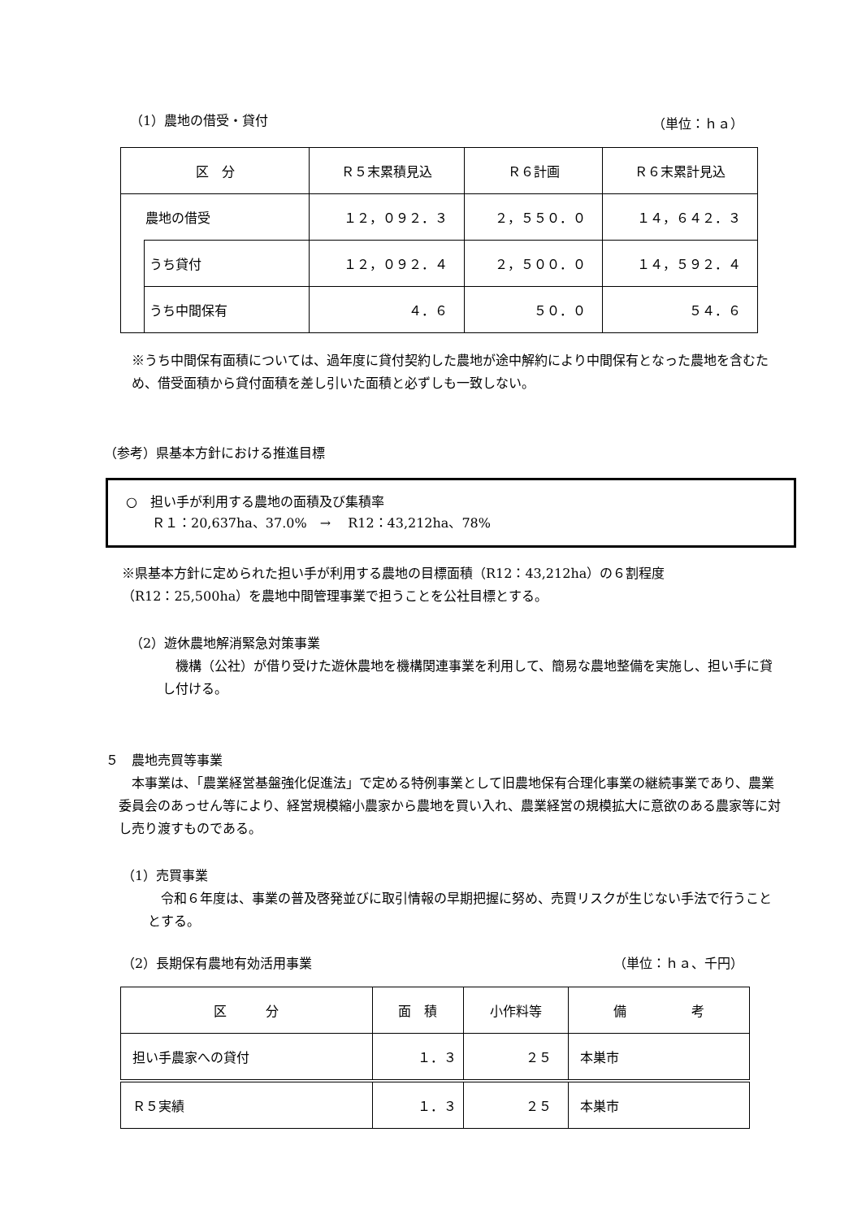（1）農地の借受・貸付 （単位：ｈａ）
| 区 分 | | Ｒ５末累積見込 | Ｒ６計画 | Ｒ６末累計見込 |
| --- | --- | --- | --- | --- |
| 農地の借受 | | １２，０９２．３ | ２，５５０．０ | １４，６４２．３ |
| | うち貸付 | １２，０９２．４ | ２，５００．０ | １４，５９２．４ |
| | うち中間保有 | ４．６ | ５０．０ | ５４．６ |
※うち中間保有面積については、過年度に貸付契約した農地が途中解約により中間保有となった農地を含むため、借受面積から貸付面積を差し引いた面積と必ずしも一致しない。
（参考）県基本方針における推進目標
○　担い手が利用する農地の面積及び集積率
　　Ｒ１：20,637ha、37.0%　→　 R12：43,212ha、78%
※県基本方針に定められた担い手が利用する農地の目標面積（R12：43,212ha）の６割程度
（R12：25,500ha）を農地中間管理事業で担うことを公社目標とする。
（2）遊休農地解消緊急対策事業
　機構（公社）が借り受けた遊休農地を機構関連事業を利用して、簡易な農地整備を実施し、担い手に貸し付ける。
５　農地売買等事業
　本事業は、「農業経営基盤強化促進法」で定める特例事業として旧農地保有合理化事業の継続事業であり、農業委員会のあっせん等により、経営規模縮小農家から農地を買い入れ、農業経営の規模拡大に意欲のある農家等に対し売り渡すものである。
（1）売買事業
　令和６年度は、事業の普及啓発並びに取引情報の早期把握に努め、売買リスクが生じない手法で行うこととする。
（2）長期保有農地有効活用事業 （単位：ｈａ、千円）
| 区 分 | 面 積 | 小作料等 | 備 考 |
| --- | --- | --- | --- |
| 担い手農家への貸付 | １．３ | ２５ | 本巣市 |
| Ｒ５実績 | １．３ | ２５ | 本巣市 |